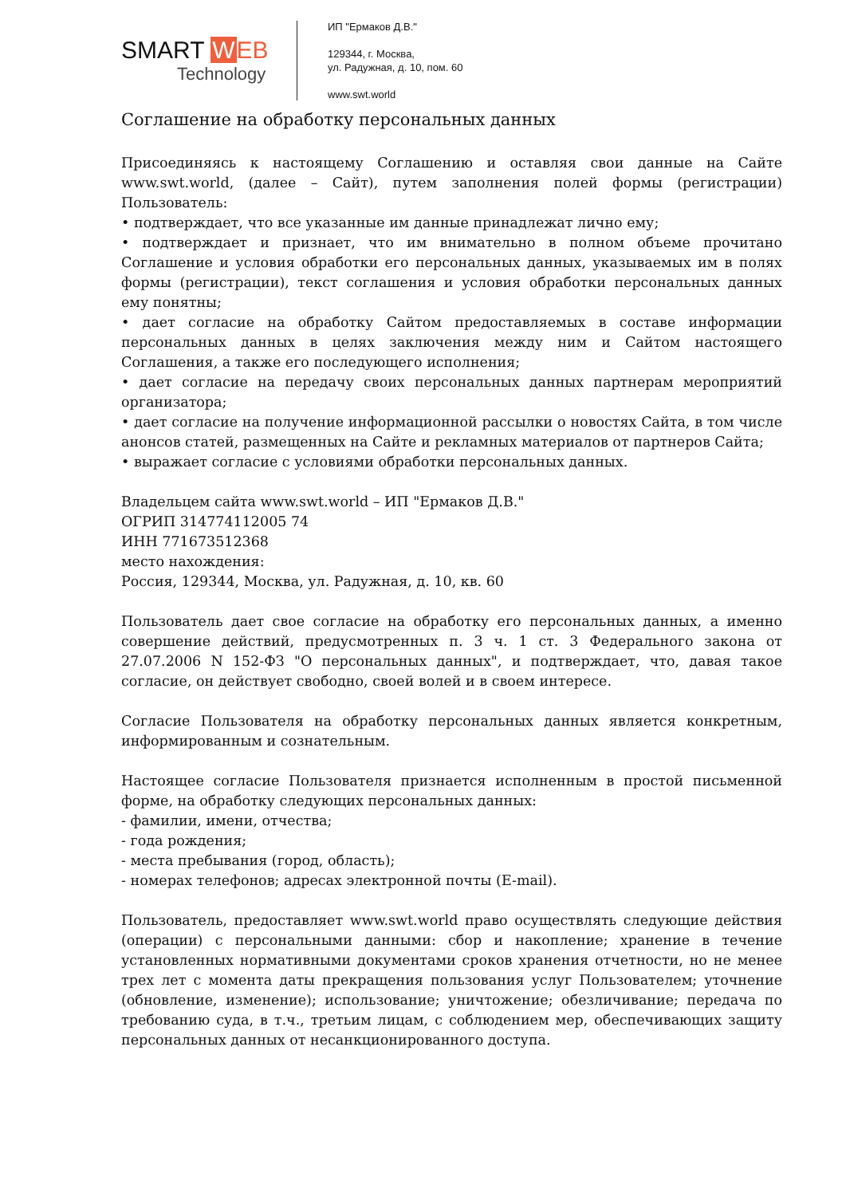SMART WEB
Technology
ИП "Ермаков Д.В."
129344, г. Москва,
ул. Радужная, д. 10, пом. 60
www.swt.world
Соглашение на обработку персональных данных
Присоединяясь к настоящему Соглашению и оставляя свои данные на Сайте www.swt.world, (далее – Сайт), путем заполнения полей формы (регистрации) Пользователь:
• подтверждает, что все указанные им данные принадлежат лично ему;
• подтверждает и признает, что им внимательно в полном объеме прочитано Соглашение и условия обработки его персональных данных, указываемых им в полях формы (регистрации), текст соглашения и условия обработки персональных данных ему понятны;
• дает согласие на обработку Сайтом предоставляемых в составе информации персональных данных в целях заключения между ним и Сайтом настоящего Соглашения, а также его последующего исполнения;
• дает согласие на передачу своих персональных данных партнерам мероприятий организатора;
• дает согласие на получение информационной рассылки о новостях Сайта, в том числе анонсов статей, размещенных на Сайте и рекламных материалов от партнеров Сайта;
• выражает согласие с условиями обработки персональных данных.
Владельцем сайта www.swt.world – ИП "Ермаков Д.В."
ОГРИП 314774112005 74
ИНН 771673512368
место нахождения:
Россия, 129344, Москва, ул. Радужная, д. 10, кв. 60
Пользователь дает свое согласие на обработку его персональных данных, а именно совершение действий, предусмотренных п. 3 ч. 1 ст. 3 Федерального закона от 27.07.2006 N 152-ФЗ "О персональных данных", и подтверждает, что, давая такое согласие, он действует свободно, своей волей и в своем интересе.
Согласие Пользователя на обработку персональных данных является конкретным, информированным и сознательным.
Настоящее согласие Пользователя признается исполненным в простой письменной форме, на обработку следующих персональных данных:
- фамилии, имени, отчества;
- года рождения;
- места пребывания (город, область);
- номерах телефонов; адресах электронной почты (E-mail).
Пользователь, предоставляет www.swt.world право осуществлять следующие действия (операции) с персональными данными: сбор и накопление; хранение в течение установленных нормативными документами сроков хранения отчетности, но не менее трех лет с момента даты прекращения пользования услуг Пользователем; уточнение (обновление, изменение); использование; уничтожение; обезличивание; передача по требованию суда, в т.ч., третьим лицам, с соблюдением мер, обеспечивающих защиту персональных данных от несанкционированного доступа.